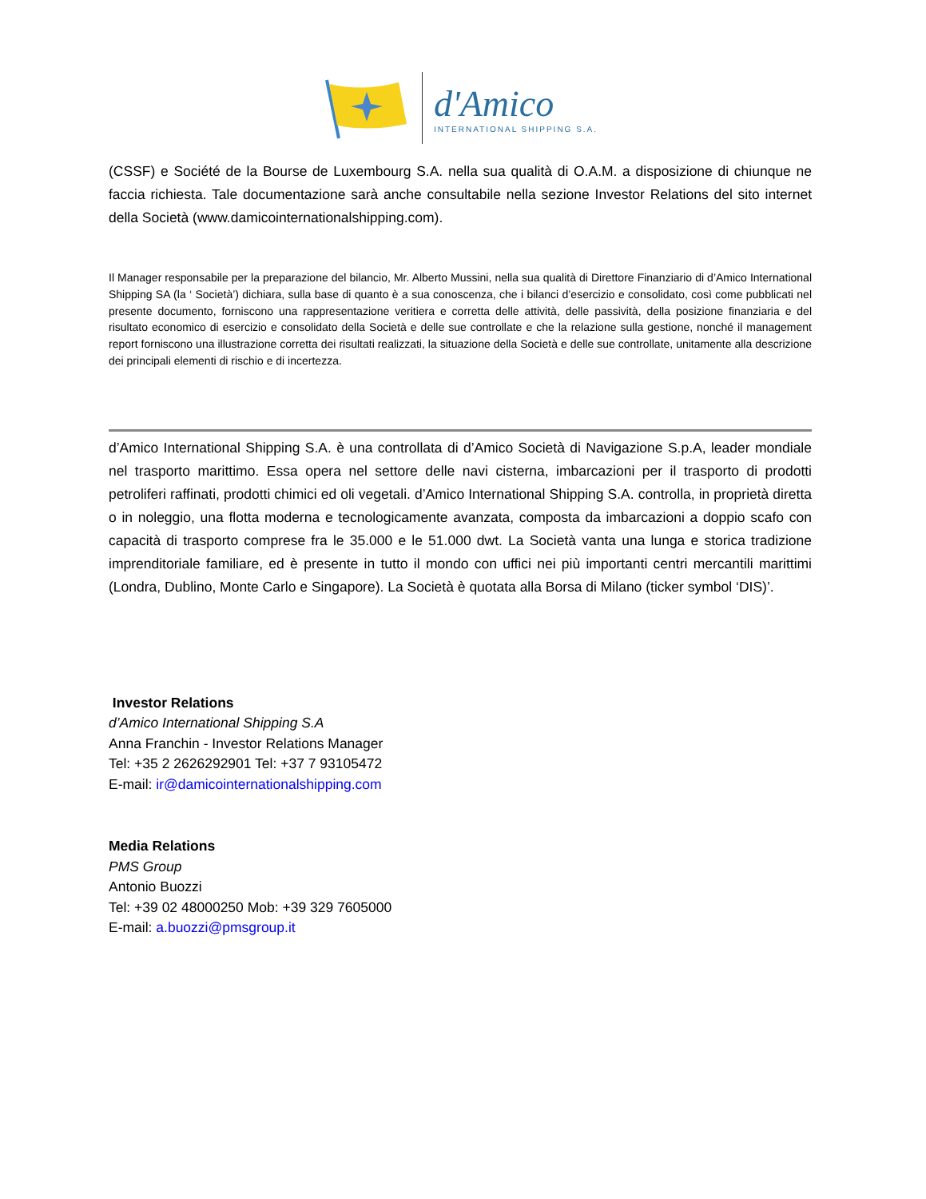d'Amico
INTERNATIONAL SHIPPING S.A.
(CSSF) e Société de la Bourse de Luxembourg S.A. nella sua qualità di O.A.M. a disposizione di chiunque ne faccia richiesta. Tale documentazione sarà anche consultabile nella sezione Investor Relations del sito internet della Società (www.damicointernationalshipping.com).
Il Manager responsabile per la preparazione del bilancio, Mr. Alberto Mussini, nella sua qualità di Direttore Finanziario di d’Amico International Shipping SA (la ‘ Società’) dichiara, sulla base di quanto è a sua conoscenza, che i bilanci d’esercizio e consolidato, così come pubblicati nel presente documento, forniscono una rappresentazione veritiera e corretta delle attività, delle passività, della posizione finanziaria e del risultato economico di esercizio e consolidato della Società e delle sue controllate e che la relazione sulla gestione, nonché il management report forniscono una illustrazione corretta dei risultati realizzati, la situazione della Società e delle sue controllate, unitamente alla descrizione dei principali elementi di rischio e di incertezza.
d’Amico International Shipping S.A. è una controllata di d’Amico Società di Navigazione S.p.A, leader mondiale nel trasporto marittimo. Essa opera nel settore delle navi cisterna, imbarcazioni per il trasporto di prodotti petroliferi raffinati, prodotti chimici ed oli vegetali. d’Amico International Shipping S.A. controlla, in proprietà diretta o in noleggio, una flotta moderna e tecnologicamente avanzata, composta da imbarcazioni a doppio scafo con capacità di trasporto comprese fra le 35.000 e le 51.000 dwt. La Società vanta una lunga e storica tradizione imprenditoriale familiare, ed è presente in tutto il mondo con uffici nei più importanti centri mercantili marittimi (Londra, Dublino, Monte Carlo e Singapore). La Società è quotata alla Borsa di Milano (ticker symbol ‘DIS)’.
Investor Relations
d’Amico International Shipping S.A
Anna Franchin - Investor Relations Manager
Tel: +35 2 2626292901 Tel: +37 7 93105472
E-mail: ir@damicointernationalshipping.com
Media Relations
PMS Group
Antonio Buozzi
Tel: +39 02 48000250 Mob: +39 329 7605000
E-mail: a.buozzi@pmsgroup.it